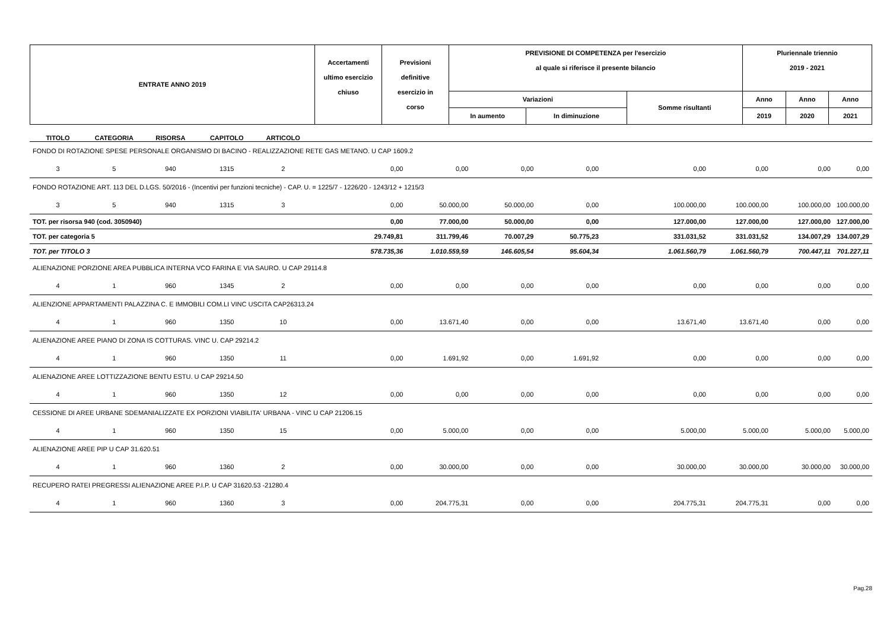| ENTRATE ANNO 2019 | Accertamenti ultimo esercizio chiuso | Previsioni definitive esercizio in corso | PREVISIONE DI COMPETENZA per l'esercizio al quale si riferisce il presente bilancio | | | Pluriennale triennio 2019 - 2021 | | |
| | | | Variazioni | | Somme risultanti | Anno | Anno | Anno |
| | | | In aumento | In diminuzione | | 2019 | 2020 | 2021 |
| TITOLO | CATEGORIA | RISORSA | CAPITOLO | ARTICOLO | | | | | | | | |
| FONDO DI ROTAZIONE SPESE PERSONALE ORGANISMO DI BACINO - REALIZZAZIONE RETE GAS METANO. U CAP 1609.2 | | | | | | | | | | | | |
| 3 | 5 | 940 | 1315 | 2 | 0,00 | 0,00 | 0,00 | 0,00 | 0,00 | 0,00 | 0,00 | 0,00 |
| FONDO ROTAZIONE ART. 113 DEL D.LGS. 50/2016 - (Incentivi per funzioni tecniche) - CAP. U. = 1225/7 - 1226/20 - 1243/12 + 1215/3 | | | | | | | | | | | | |
| 3 | 5 | 940 | 1315 | 3 | 0,00 | 50.000,00 | 50.000,00 | 0,00 | 100.000,00 | 100.000,00 | 100.000,00 | 100.000,00 |
| TOT. per risorsa 940 (cod. 3050940) | | | | | 0,00 | 77.000,00 | 50.000,00 | 0,00 | 127.000,00 | 127.000,00 | 127.000,00 | 127.000,00 |
| TOT. per categoria 5 | | | | | 29.749,81 | 311.799,46 | 70.007,29 | 50.775,23 | 331.031,52 | 331.031,52 | 134.007,29 | 134.007,29 |
| TOT. per TITOLO 3 | | | | | 578.735,36 | 1.010.559,59 | 146.605,54 | 95.604,34 | 1.061.560,79 | 1.061.560,79 | 700.447,11 | 701.227,11 |
| ALIENAZIONE PORZIONE AREA PUBBLICA INTERNA VCO FARINA E VIA SAURO. U CAP 29114.8 | | | | | | | | | | | | |
| 4 | 1 | 960 | 1345 | 2 | 0,00 | 0,00 | 0,00 | 0,00 | 0,00 | 0,00 | 0,00 | 0,00 |
| ALIENZIONE APPARTAMENTI PALAZZINA C. E IMMOBILI COM.LI VINC USCITA CAP26313.24 | | | | | | | | | | | | |
| 4 | 1 | 960 | 1350 | 10 | 0,00 | 13.671,40 | 0,00 | 0,00 | 13.671,40 | 13.671,40 | 0,00 | 0,00 |
| ALIENAZIONE AREE PIANO DI ZONA IS COTTURAS. VINC U. CAP 29214.2 | | | | | | | | | | | | |
| 4 | 1 | 960 | 1350 | 11 | 0,00 | 1.691,92 | 0,00 | 1.691,92 | 0,00 | 0,00 | 0,00 | 0,00 |
| ALIENAZIONE AREE LOTTIZZAZIONE BENTU ESTU. U CAP 29214.50 | | | | | | | | | | | | |
| 4 | 1 | 960 | 1350 | 12 | 0,00 | 0,00 | 0,00 | 0,00 | 0,00 | 0,00 | 0,00 | 0,00 |
| CESSIONE DI AREE URBANE SDEMANIALIZZATE EX PORZIONI VIABILITA' URBANA - VINC U CAP 21206.15 | | | | | | | | | | | | |
| 4 | 1 | 960 | 1350 | 15 | 0,00 | 5.000,00 | 0,00 | 0,00 | 5.000,00 | 5.000,00 | 5.000,00 | 5.000,00 |
| ALIENAZIONE AREE PIP U CAP 31.620.51 | | | | | | | | | | | | |
| 4 | 1 | 960 | 1360 | 2 | 0,00 | 30.000,00 | 0,00 | 0,00 | 30.000,00 | 30.000,00 | 30.000,00 | 30.000,00 |
| RECUPERO RATEI PREGRESSI ALIENAZIONE AREE P.I.P. U CAP 31620.53 -21280.4 | | | | | | | | | | | | |
| 4 | 1 | 960 | 1360 | 3 | 0,00 | 204.775,31 | 0,00 | 0,00 | 204.775,31 | 204.775,31 | 0,00 | 0,00 |
Pag.28